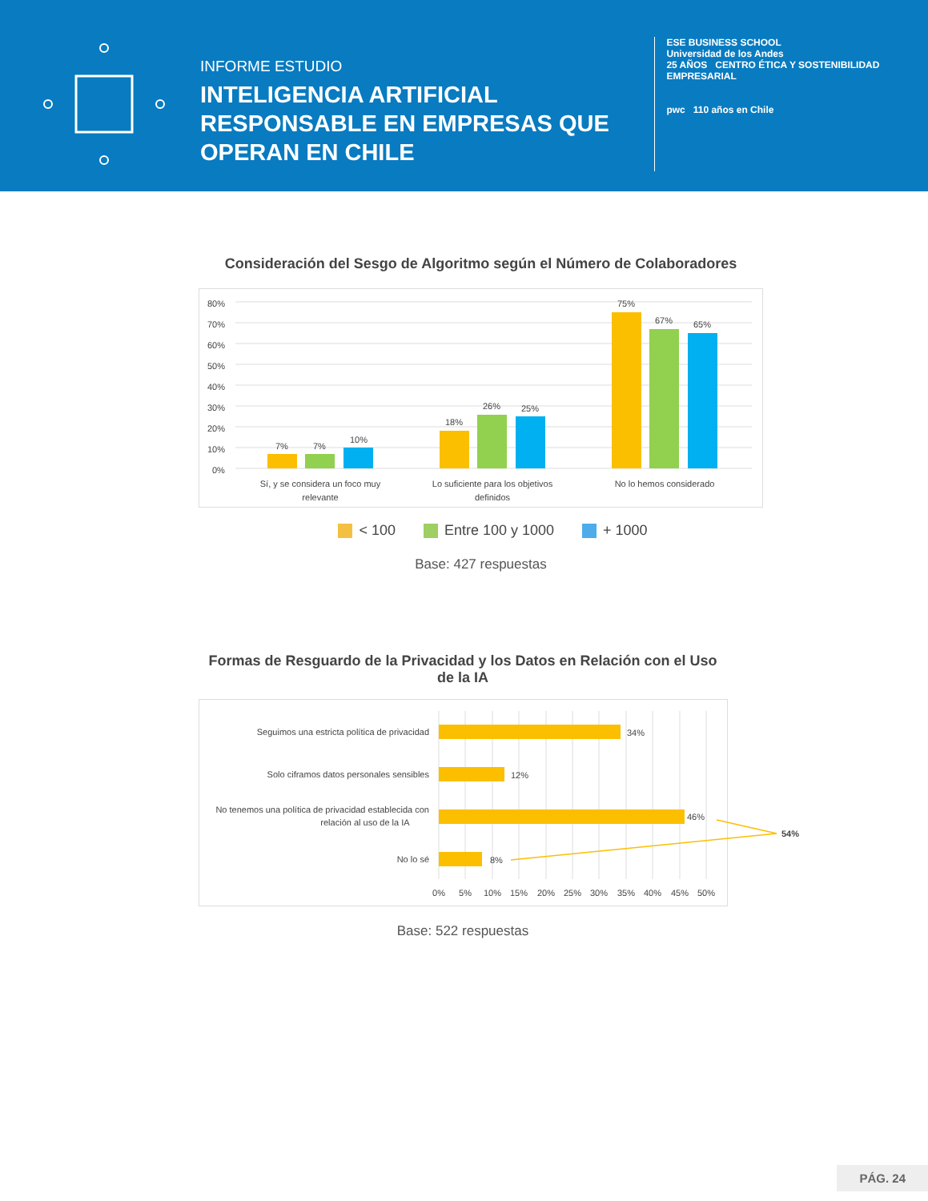INFORME ESTUDIO
INTELIGENCIA ARTIFICIAL RESPONSABLE EN EMPRESAS QUE OPERAN EN CHILE
ESE BUSINESS SCHOOL
Universidad de los Andes
25 AÑOS CENTRO ÉTICA Y SOSTENIBILIDAD EMPRESARIAL
pwc 110 años en Chile
Consideración del Sesgo de Algoritmo según el Número de Colaboradores
80%
70%
60%
50%
40%
30%
20%
10%
0%
7%
7%
10%
18%
26%
25%
75%
67%
65%
Sí, y se considera un foco muy
relevante
Lo suficiente para los objetivos
definidos
No lo hemos considerado
< 100 Entre 100 y 1000 + 1000
Base: 427 respuestas
Formas de Resguardo de la Privacidad y los Datos en Relación con el Uso de la IA
Seguimos una estricta política de privacidad
34%
Solo ciframos datos personales sensibles
12%
No tenemos una política de privacidad establecida con
relación al uso de la IA
46%
No lo sé
8%
54%
0%
5%
10%
15%
20%
25%
30%
35%
40%
45%
50%
Base: 522 respuestas
PÁG. 24